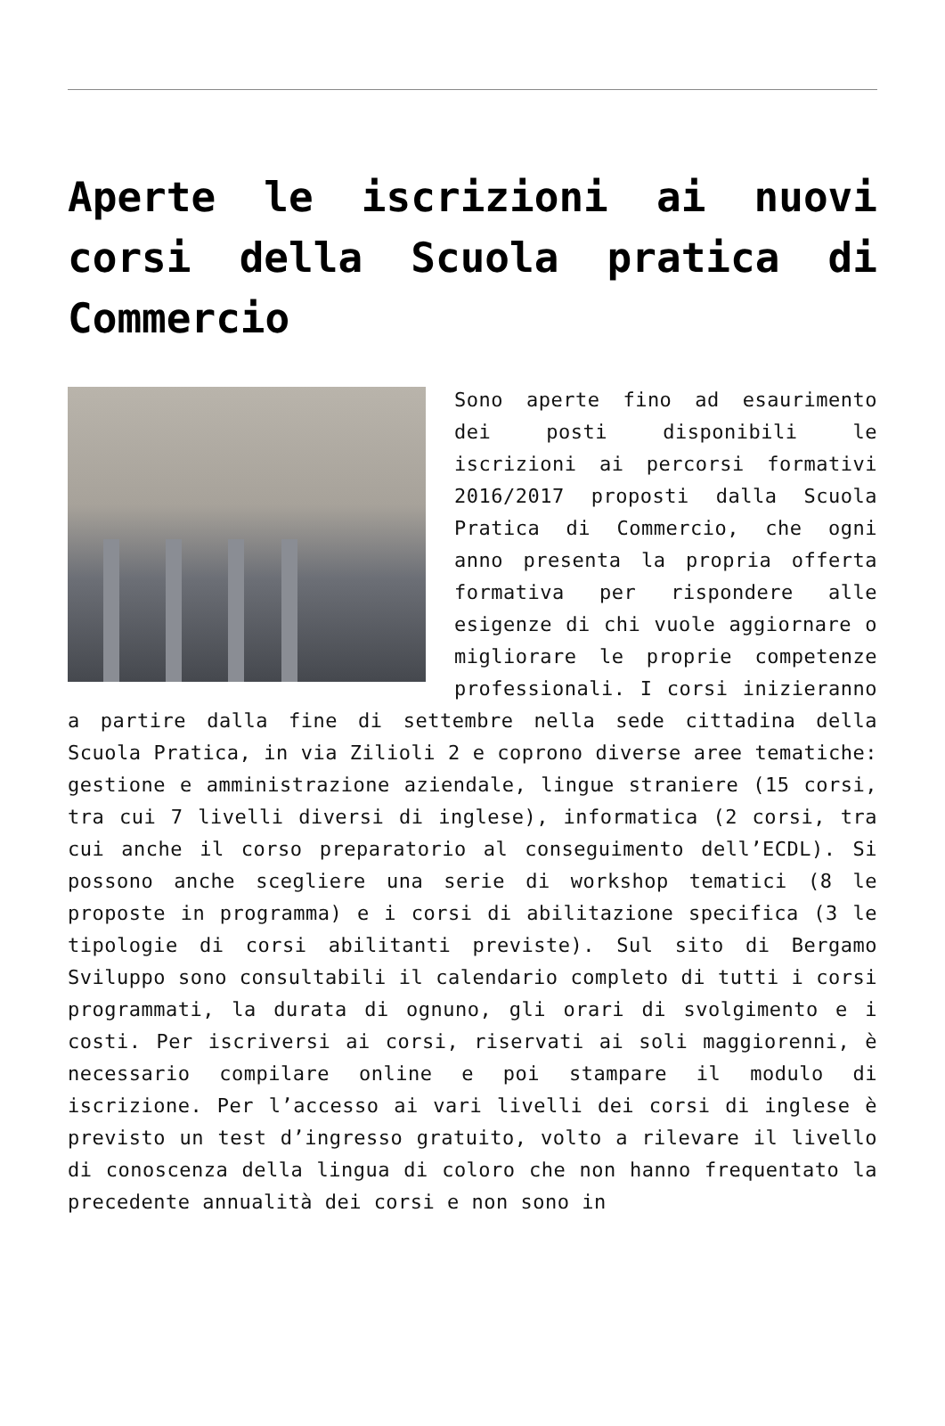Aperte le iscrizioni ai nuovi corsi della Scuola pratica di Commercio
Sono aperte fino ad esaurimento dei posti disponibili le iscrizioni ai percorsi formativi 2016/2017 proposti dalla Scuola Pratica di Commercio, che ogni anno presenta la propria offerta formativa per rispondere alle esigenze di chi vuole aggiornare o migliorare le proprie competenze professionali. I corsi inizieranno a partire dalla fine di settembre nella sede cittadina della Scuola Pratica, in via Zilioli 2 e coprono diverse aree tematiche: gestione e amministrazione aziendale, lingue straniere (15 corsi, tra cui 7 livelli diversi di inglese), informatica (2 corsi, tra cui anche il corso preparatorio al conseguimento dell’ECDL). Si possono anche scegliere una serie di workshop tematici (8 le proposte in programma) e i corsi di abilitazione specifica (3 le tipologie di corsi abilitanti previste). Sul sito di Bergamo Sviluppo sono consultabili il calendario completo di tutti i corsi programmati, la durata di ognuno, gli orari di svolgimento e i costi. Per iscriversi ai corsi, riservati ai soli maggiorenni, è necessario compilare online e poi stampare il modulo di iscrizione. Per l’accesso ai vari livelli dei corsi di inglese è previsto un test d’ingresso gratuito, volto a rilevare il livello di conoscenza della lingua di coloro che non hanno frequentato la precedente annualità dei corsi e non sono in